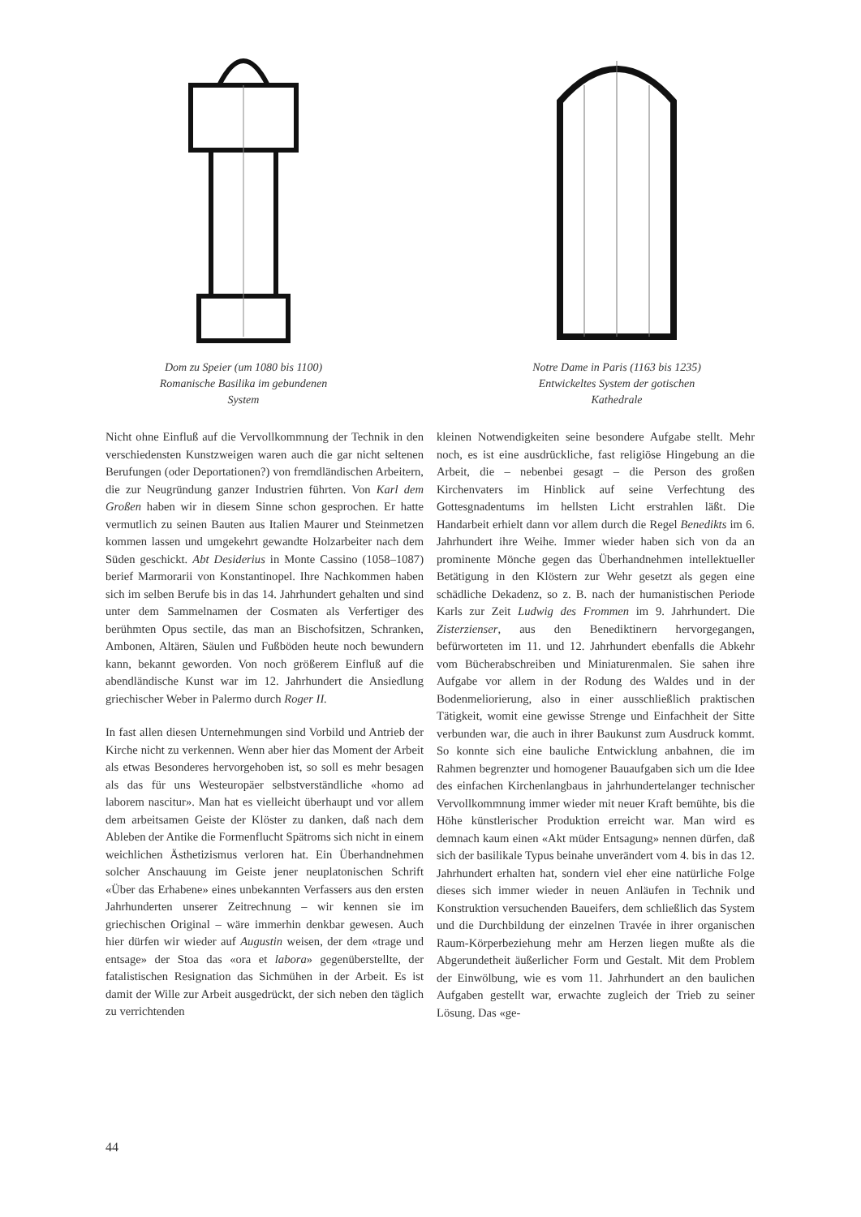Dom zu Speier (um 1080 bis 1100)
Romanische Basilika im gebundenen
System
Notre Dame in Paris (1163 bis 1235)
Entwickeltes System der gotischen
Kathedrale
Nicht ohne Einfluß auf die Vervollkommnung der Technik in den verschiedensten Kunstzweigen waren auch die gar nicht seltenen Berufungen (oder Deportationen?) von fremdländischen Arbeitern, die zur Neugründung ganzer Industrien führten. Von Karl dem Großen haben wir in diesem Sinne schon gesprochen. Er hatte vermutlich zu seinen Bauten aus Italien Maurer und Steinmetzen kommen lassen und umgekehrt gewandte Holzarbeiter nach dem Süden geschickt. Abt Desiderius in Monte Cassino (1058–1087) berief Marmorarii von Konstantinopel. Ihre Nachkommen haben sich im selben Berufe bis in das 14. Jahrhundert gehalten und sind unter dem Sammelnamen der Cosmaten als Verfertiger des berühmten Opus sectile, das man an Bischofsitzen, Schranken, Ambonen, Altären, Säulen und Fußböden heute noch bewundern kann, bekannt geworden. Von noch größerem Einfluß auf die abendländische Kunst war im 12. Jahrhundert die Ansiedlung griechischer Weber in Palermo durch Roger II.
In fast allen diesen Unternehmungen sind Vorbild und Antrieb der Kirche nicht zu verkennen. Wenn aber hier das Moment der Arbeit als etwas Besonderes hervorgehoben ist, so soll es mehr besagen als das für uns Westeuropäer selbstverständliche «homo ad laborem nascitur». Man hat es vielleicht überhaupt und vor allem dem arbeitsamen Geiste der Klöster zu danken, daß nach dem Ableben der Antike die Formenflucht Spätroms sich nicht in einem weichlichen Ästhetizismus verloren hat. Ein Überhandnehmen solcher Anschauung im Geiste jener neuplatonischen Schrift «Über das Erhabene» eines unbekannten Verfassers aus den ersten Jahrhunderten unserer Zeitrechnung – wir kennen sie im griechischen Original – wäre immerhin denkbar gewesen. Auch hier dürfen wir wieder auf Augustin weisen, der dem «trage und entsage» der Stoa das «ora et labora» gegenüberstellte, der fatalistischen Resignation das Sichmühen in der Arbeit. Es ist damit der Wille zur Arbeit ausgedrückt, der sich neben den täglich zu verrichtenden
kleinen Notwendigkeiten seine besondere Aufgabe stellt. Mehr noch, es ist eine ausdrückliche, fast religiöse Hingebung an die Arbeit, die – nebenbei gesagt – die Person des großen Kirchenvaters im Hinblick auf seine Verfechtung des Gottesgnadentums im hellsten Licht erstrahlen läßt. Die Handarbeit erhielt dann vor allem durch die Regel Benedikts im 6. Jahrhundert ihre Weihe. Immer wieder haben sich von da an prominente Mönche gegen das Überhandnehmen intellektueller Betätigung in den Klöstern zur Wehr gesetzt als gegen eine schädliche Dekadenz, so z. B. nach der humanistischen Periode Karls zur Zeit Ludwig des Frommen im 9. Jahrhundert. Die Zisterzienser, aus den Benediktinern hervorgegangen, befürworteten im 11. und 12. Jahrhundert ebenfalls die Abkehr vom Bücherabschreiben und Miniaturenmalen. Sie sahen ihre Aufgabe vor allem in der Rodung des Waldes und in der Bodenmeliorierung, also in einer ausschließlich praktischen Tätigkeit, womit eine gewisse Strenge und Einfachheit der Sitte verbunden war, die auch in ihrer Baukunst zum Ausdruck kommt. So konnte sich eine bauliche Entwicklung anbahnen, die im Rahmen begrenzter und homogener Bauaufgaben sich um die Idee des einfachen Kirchenlangbaus in jahrhundertelanger technischer Vervollkommnung immer wieder mit neuer Kraft bemühte, bis die Höhe künstlerischer Produktion erreicht war. Man wird es demnach kaum einen «Akt müder Entsagung» nennen dürfen, daß sich der basilikale Typus beinahe unverändert vom 4. bis in das 12. Jahrhundert erhalten hat, sondern viel eher eine natürliche Folge dieses sich immer wieder in neuen Anläufen in Technik und Konstruktion versuchenden Baueifers, dem schließlich das System und die Durchbildung der einzelnen Travée in ihrer organischen Raum-Körperbeziehung mehr am Herzen liegen mußte als die Abgerundetheit äußerlicher Form und Gestalt. Mit dem Problem der Einwölbung, wie es vom 11. Jahrhundert an den baulichen Aufgaben gestellt war, erwachte zugleich der Trieb zu seiner Lösung. Das «ge-
44